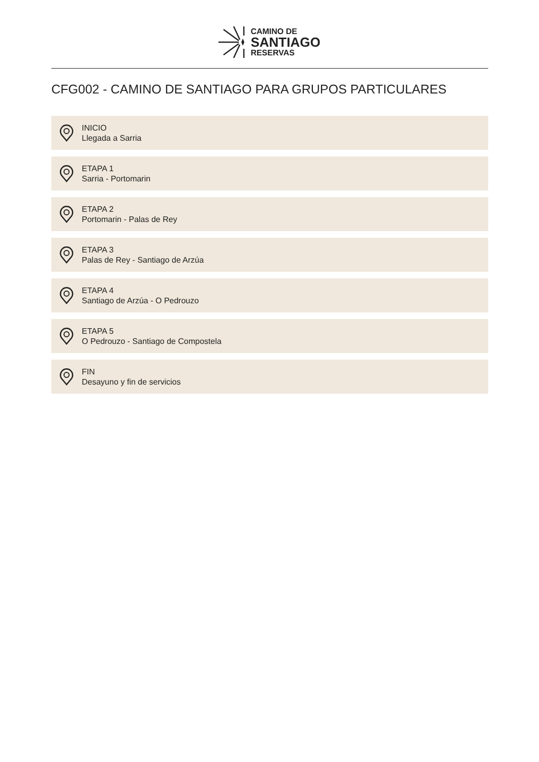CAMINO DE
SANTIAGO
RESERVAS
CFG002 - CAMINO DE SANTIAGO PARA GRUPOS PARTICULARES
INICIO
Llegada a Sarria
ETAPA 1
Sarria - Portomarin
ETAPA 2
Portomarin - Palas de Rey
ETAPA 3
Palas de Rey - Santiago de Arzúa
ETAPA 4
Santiago de Arzúa - O Pedrouzo
ETAPA 5
O Pedrouzo - Santiago de Compostela
FIN
Desayuno y fin de servicios